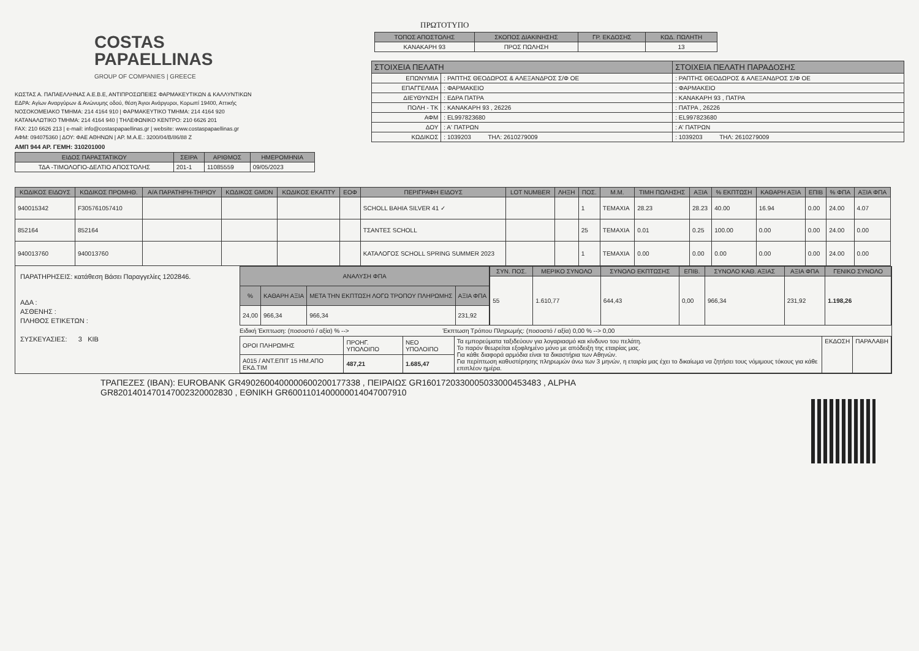COSTAS
PAPAELLINAS
GROUP OF COMPANIES | GREECE
ΚΩΣΤΑΣ Α. ΠΑΠΑΕΛΛΗΝΑΣ Α.Ε.Β.Ε, ΑΝΤΙΠΡΟΣΩΠΕΙΕΣ ΦΑΡΜΑΚΕΥΤΙΚΩΝ & ΚΑΛΛΥΝΤΙΚΩΝ
ΕΔΡΑ: Αγίων Αναργύρων & Ανώνυμης οδού, θέση Άγιοι Ανάργυροι, Κορωπί 19400, Αττικής
ΝΟΣΟΚΟΜΕΙΑΚΟ ΤΜΗΜΑ: 214 4164 910 | ΦΑΡΜΑΚΕΥΤΙΚΟ ΤΜΗΜΑ: 214 4164 920
ΚΑΤΑΝΑΛΩΤΙΚΟ ΤΜΗΜΑ: 214 4164 940 | ΤΗΛΕΦΩΝΙΚΟ ΚΕΝΤΡΟ: 210 6626 201
FAX: 210 6626 213 | e-mail: info@costaspapaellinas.gr | website: www.costaspapaellinas.gr
ΑΦΜ: 094075360 | ΔΟΥ: ΦΑΕ ΑΘΗΝΩΝ | ΑΡ. Μ.Α.Ε.: 3200/04/Β/86/88 Ζ
ΑΜΠ 944 ΑΡ. ΓΕΜΗ: 310201000
| ΕΙΔΟΣ ΠΑΡΑΣΤΑΤΙΚΟΥ | ΣΕΙΡΑ | ΑΡΙΘΜΟΣ | ΗΜΕΡΟΜΗΝΙΑ |
| --- | --- | --- | --- |
| ΤΔΑ -ΤΙΜΟΛΟΓΙΟ-ΔΕΛΤΙΟ ΑΠΟΣΤΟΛΗΣ | 201-1 | 11085559 | 09/05/2023 |
ΠΡΩΤΟΤΥΠΟ
| ΤΟΠΟΣ ΑΠΟΣΤΟΛΗΣ | ΣΚΟΠΟΣ ΔΙΑΚΙΝΗΣΗΣ | ΓΡ. ΕΚΔΟΣΗΣ | ΚΩΔ. ΠΩΛΗΤΗ |
| --- | --- | --- | --- |
| ΚΑΝΑΚΑΡΗ 93 | ΠΡΟΣ ΠΩΛΗΣΗ | | 13 |
| ΣΤΟΙΧΕΙΑ ΠΕΛΑΤΗ | | ΣΤΟΙΧΕΙΑ ΠΕΛΑΤΗ ΠΑΡΑΔΟΣΗΣ |
| --- | --- | --- |
| ΕΠΩΝΥΜΙΑ | : ΡΑΠΤΗΣ ΘΕΟΔΩΡΟΣ & ΑΛΕΞΑΝΔΡΟΣ Σ/Φ ΟΕ | : ΡΑΠΤΗΣ ΘΕΟΔΩΡΟΣ & ΑΛΕΞΑΝΔΡΟΣ Σ/Φ ΟΕ |
| ΕΠΑΓΓΕΛΜΑ | : ΦΑΡΜΑΚΕΙΟ | : ΦΑΡΜΑΚΕΙΟ |
| ΔΙΕΥΘΥΝΣΗ | : ΕΔΡΑ ΠΑΤΡΑ | : ΚΑΝΑΚΑΡΗ 93 , ΠΑΤΡΑ |
| ΠΟΛΗ - ΤΚ | : ΚΑΝΑΚΑΡΗ 93 , 26226 | : ΠΑΤΡΑ , 26226 |
| ΑΦΜ | : EL997823680 | : EL997823680 |
| ΔΟΥ | : Α' ΠΑΤΡΩΝ | : Α' ΠΑΤΡΩΝ |
| ΚΩΔΙΚΟΣ | : 1039203 ΤΗΛ: 2610279009 | : 1039203 ΤΗΛ: 2610279009 |
| ΚΩΔΙΚΟΣ ΕΙΔΟΥΣ | ΚΩΔΙΚΟΣ ΠΡΟΜΗΘ. | Α/Α ΠΑΡΑΤΗΡΗ-ΤΗΡΙΟΥ | ΚΩΔΙΚΟΣ GMDN | ΚΩΔΙΚΟΣ ΕΚΑΠΤΥ | ΕΟΦ | ΠΕΡΙΓΡΑΦΗ ΕΙΔΟΥΣ | LOT NUMBER | ΛΗΞΗ | ΠΟΣ. | Μ.Μ. | ΤΙΜΗ ΠΩΛΗΣΗΣ | ΑΞΙΑ | % ΕΚΠΤΩΣΗ | ΚΑΘΑΡΗ ΑΞΙΑ | ΕΠΙΒ | % ΦΠΑ | ΑΞΙΑ ΦΠΑ |
| --- | --- | --- | --- | --- | --- | --- | --- | --- | --- | --- | --- | --- | --- | --- | --- | --- | --- |
| 940015342 | F305761057410 | | | | | SCHOLL BAHIA SILVER 41 ✓ | | | 1 | ΤΕΜΑΧΙΑ | 28.23 | 28.23 | 40.00 | 16.94 | 0.00 | 24.00 | 4.07 |
| 852164 | 852164 | | | | | ΤΣΑΝΤΕΣ SCHOLL | | | 25 | ΤΕΜΑΧΙΑ | 0.01 | 0.25 | 100.00 | 0.00 | 0.00 | 24.00 | 0.00 |
| 940013760 | 940013760 | | | | | ΚΑΤΑΛΟΓΟΣ SCHOLL SPRING SUMMER 2023 | | | 1 | ΤΕΜΑΧΙΑ | 0.00 | 0.00 | 0.00 | 0.00 | 0.00 | 24.00 | 0.00 |
ΠΑΡΑΤΗΡΗΣΕΙΣ: κατάθεση Βάσει Παραγγελίες 1202846.
ΑΔΑ :
ΑΣΘΕΝΗΣ :
ΠΛΗΘΟΣ ΕΤΙΚΕΤΩΝ :
ΣΥΣΚΕΥΑΣΙΕΣ: 3 ΚΙΒ
| ΑΝΑΛΥΣΗ ΦΠΑ | | | |
| --- | --- | --- | --- |
| % | ΚΑΘΑΡΗ ΑΞΙΑ | ΜΕΤΑ ΤΗΝ ΕΚΠΤΩΣΗ ΛΟΓΩ ΤΡΟΠΟΥ ΠΛΗΡΩΜΗΣ | ΑΞΙΑ ΦΠΑ |
| 24,00 | 966,34 | 966,34 | 231,92 |
| ΣΥΝ. ΠΟΣ. | ΜΕΡΙΚΟ ΣΥΝΟΛΟ | ΣΥΝΟΛΟ ΕΚΠΤΩΣΗΣ | ΕΠΙΒ. | ΣΥΝΟΛΟ ΚΑΘ. ΑΞΙΑΣ | ΑΞΙΑ ΦΠΑ | ΓΕΝΙΚΟ ΣΥΝΟΛΟ |
| --- | --- | --- | --- | --- | --- | --- |
| 55 | 1.610,77 | 644,43 | 0,00 | 966,34 | 231,92 | 1.198,26 |
Ειδική Έκπτωση: (ποσοστό / αξία) % --> Έκπτωση Τρόπου Πληρωμής: (ποσοστό / αξία) 0,00 % --> 0,00
| ΟΡΟΙ ΠΛΗΡΩΜΗΣ | ΠΡΟΗΓ. ΥΠΟΛΟΙΠΟ | ΝΕΟ ΥΠΟΛΟΙΠΟ | Τα εμπορεύματα ταξιδεύουν για λογαριασμό και κίνδυνο του πελάτη. Το παρόν θεωρείται εξοφλημένο μόνο με απόδειξη της εταιρίας μας. Για κάθε διαφορά αρμόδια είναι τα δικαστήρια των Αθηνών. Για περίπτωση καθυστέρησης πληρωμών άνω των 3 μηνών, η εταιρία μας έχει το δικαίωμα να ζητήσει τους νόμιμους τόκους για κάθε επιπλέον ημέρα. | ΕΚΔΟΣΗ | ΠΑΡΑΛΑΒΗ |
| Α015 / ΑΝΤ.ΕΠΙΤ 15 ΗΜ.ΑΠΟ ΕΚΔ.ΤΙΜ | 487,21 | 1.685,47 | | | |
ΤΡΑΠΕΖΕΣ (IBAN): EUROBANK GR4902600400000600200177338 , ΠΕΙΡΑΙΩΣ GR1601720330005033000453483 , ALPHA
GR8201401470147002320002830 , ΕΘΝΙΚΗ GR6001101400000014047007910